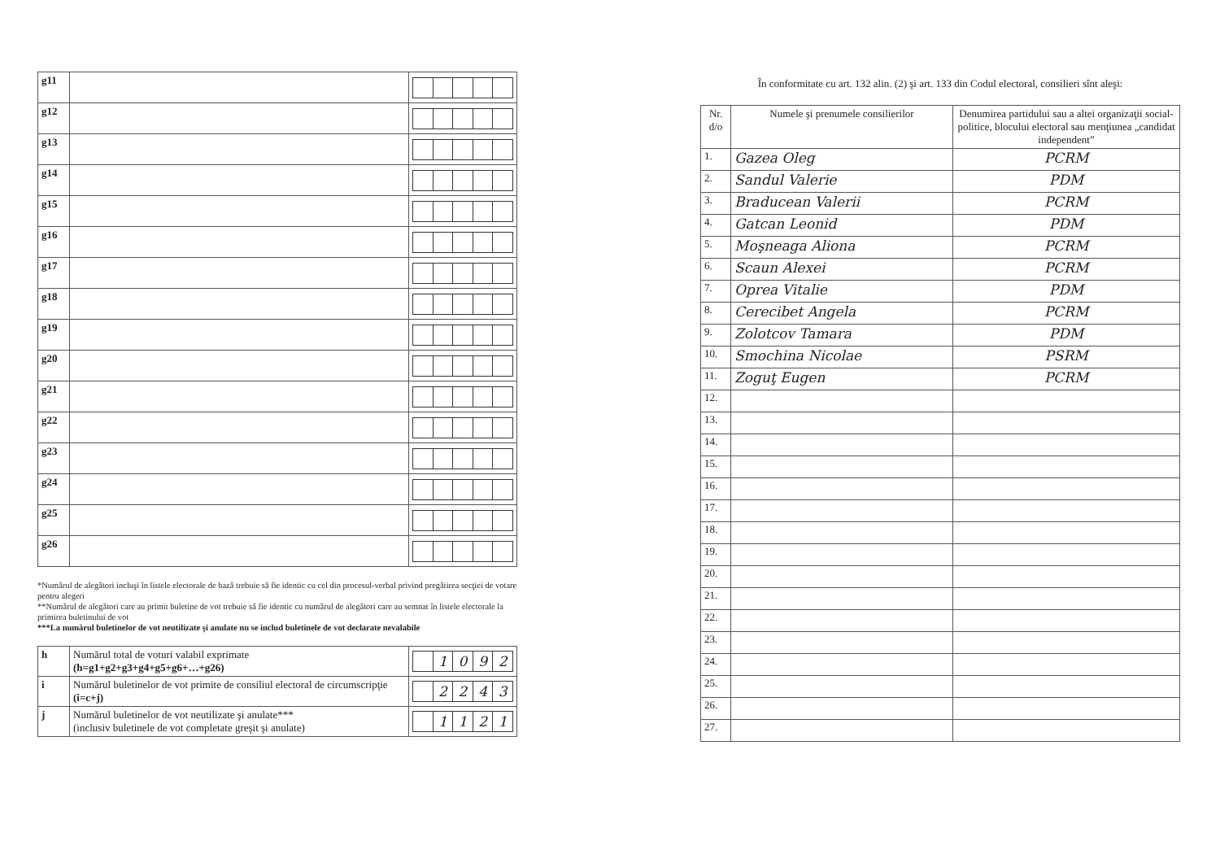| g11 | | |
| g12 | | |
| g13 | | |
| g14 | | |
| g15 | | |
| g16 | | |
| g17 | | |
| g18 | | |
| g19 | | |
| g20 | | |
| g21 | | |
| g22 | | |
| g23 | | |
| g24 | | |
| g25 | | |
| g26 | | |
*Numărul de alegători incluşi în listele electorale de bază trebuie să fie identic cu cel din procesul-verbal privind pregătirea secţiei de votare pentru alegeri
**Numărul de alegători care au primit buletine de vot trebuie să fie identic cu numărul de alegători care au semnat în listele electorale la primirea buletinului de vot
***La numărul buletinelor de vot neutilizate şi anulate nu se includ buletinele de vot declarate nevalabile
| h | Numărul total de voturi valabil exprimate (h=g1+g2+g3+g4+g5+g6+…+g26) | 1 0 9 2 |
| i | Numărul buletinelor de vot primite de consiliul electoral de circumscripţie (i=c+j) | 2 2 4 3 |
| j | Numărul buletinelor de vot neutilizate şi anulate*** (inclusiv buletinele de vot completate greşit şi anulate) | 1 1 2 1 |
În conformitate cu art. 132 alin. (2) şi art. 133 din Codul electoral, consilieri sînt aleşi:
| Nr. d/o | Numele şi prenumele consilierilor | Denumirea partidului sau a altei organizaţii social-politice, blocului electoral sau menţiunea „candidat independent” |
| --- | --- | --- |
| 1. | Gazea Oleg | PCRM |
| 2. | Sandul Valerie | PDM |
| 3. | Braducean Valerii | PCRM |
| 4. | Gatcan Leonid | PDM |
| 5. | Moşneaga Aliona | PCRM |
| 6. | Scaun Alexei | PCRM |
| 7. | Oprea Vitalie | PDM |
| 8. | Cerecibet Angela | PCRM |
| 9. | Zolotcov Tamara | PDM |
| 10. | Smochina Nicolae | PSRM |
| 11. | Zoguţ Eugen | PCRM |
| 12. | | |
| 13. | | |
| 14. | | |
| 15. | | |
| 16. | | |
| 17. | | |
| 18. | | |
| 19. | | |
| 20. | | |
| 21. | | |
| 22. | | |
| 23. | | |
| 24. | | |
| 25. | | |
| 26. | | |
| 27. | | |